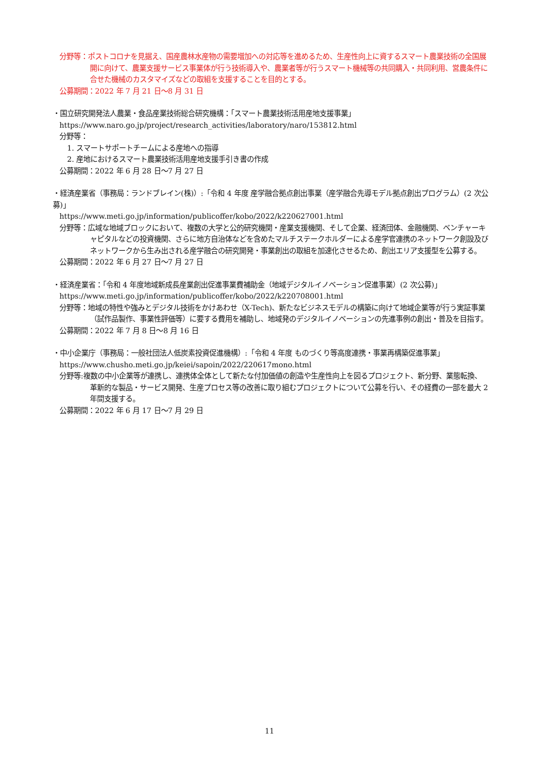分野等：ポストコロナを見据え、国産農林水産物の需要増加への対応等を進めるため、生産性向上に資するスマート農業技術の全国展開に向けて、農業支援サービス事業体が行う技術導入や、農業者等が行うスマート機械等の共同購入・共同利用、営農条件に合せた機械のカスタマイズなどの取組を支援することを目的とする。
公募期間：2022 年 7 月 21 日～8 月 31 日
・国立研究開発法人農業・食品産業技術総合研究機構：「スマート農業技術活用産地支援事業」
https://www.naro.go.jp/project/research_activities/laboratory/naro/153812.html
分野等：
1. スマートサポートチームによる産地への指導
2. 産地におけるスマート農業技術活用産地支援手引き書の作成
公募期間：2022 年 6 月 28 日～7 月 27 日
・経済産業省（事務局：ランドブレイン(株)）:「令和 4 年度 産学融合拠点創出事業（産学融合先導モデル拠点創出プログラム）(2 次公募)」
https://www.meti.go.jp/information/publicoffer/kobo/2022/k220627001.html
分野等：広域な地域ブロックにおいて、複数の大学と公的研究機関・産業支援機関、そして企業、経済団体、金融機関、ベンチャーキャピタルなどの投資機関、さらに地方自治体などを含めたマルチステークホルダーによる産学官連携のネットワーク創設及びネットワークから生み出される産学融合の研究開発・事業創出の取組を加速化させるため、創出エリア支援型を公募する。
公募期間：2022 年 6 月 27 日～7 月 27 日
・経済産業省：「令和 4 年度地域新成長産業創出促進事業費補助金（地域デジタルイノベーション促進事業）(2 次公募)」
https://www.meti.go.jp/information/publicoffer/kobo/2022/k220708001.html
分野等：地域の特性や強みとデジタル技術をかけあわせ（X-Tech)、新たなビジネスモデルの構築に向けて地域企業等が行う実証事業（試作品製作、事業性評価等）に要する費用を補助し、地域発のデジタルイノベーションの先進事例の創出・普及を目指す。
公募期間：2022 年 7 月 8 日～8 月 16 日
・中小企業庁（事務局：一般社団法人低炭素投資促進機構）:「令和 4 年度 ものづくり等高度連携・事業再構築促進事業」
https://www.chusho.meti.go.jp/keiei/sapoin/2022/220617mono.html
分野等:複数の中小企業等が連携し、連携体全体として新たな付加価値の創造や生産性向上を図るプロジェクト、新分野、業態転換、革新的な製品・サービス開発、生産プロセス等の改善に取り組むプロジェクトについて公募を行い、その経費の一部を最大 2 年間支援する。
公募期間：2022 年 6 月 17 日～7 月 29 日
11